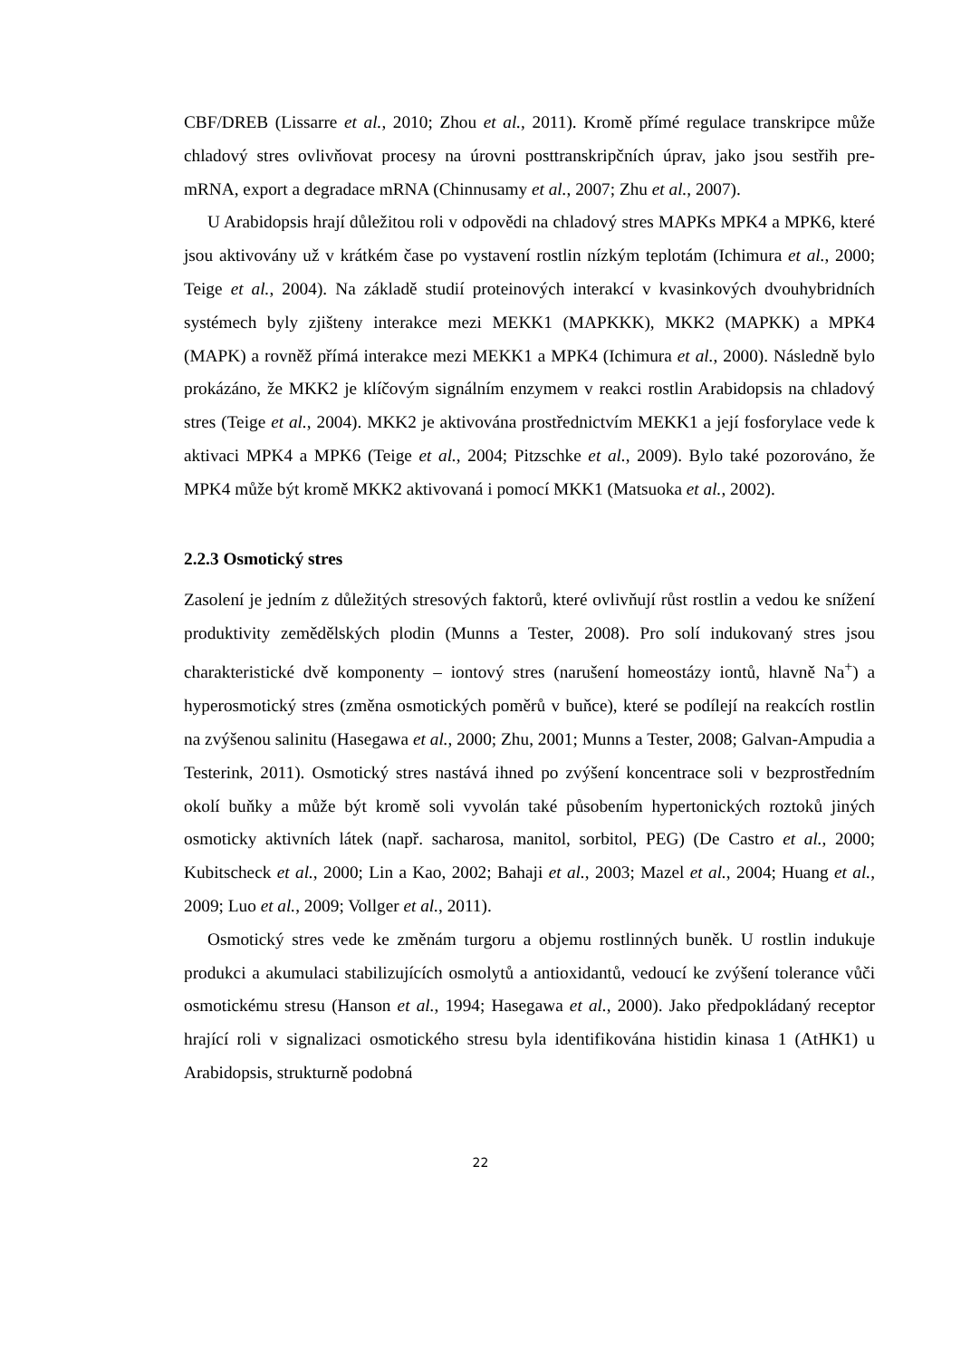CBF/DREB (Lissarre et al., 2010; Zhou et al., 2011). Kromě přímé regulace transkripce může chladový stres ovlivňovat procesy na úrovni posttranskripčních úprav, jako jsou sestřih pre-mRNA, export a degradace mRNA (Chinnusamy et al., 2007; Zhu et al., 2007).
U Arabidopsis hrají důležitou roli v odpovědi na chladový stres MAPKs MPK4 a MPK6, které jsou aktivovány už v krátkém čase po vystavení rostlin nízkým teplotám (Ichimura et al., 2000; Teige et al., 2004). Na základě studií proteinových interakcí v kvasinkových dvouhybridních systémech byly zjišteny interakce mezi MEKK1 (MAPKKK), MKK2 (MAPKK) a MPK4 (MAPK) a rovněž přímá interakce mezi MEKK1 a MPK4 (Ichimura et al., 2000). Následně bylo prokázáno, že MKK2 je klíčovým signálním enzymem v reakci rostlin Arabidopsis na chladový stres (Teige et al., 2004). MKK2 je aktivována prostřednictvím MEKK1 a její fosforylace vede k aktivaci MPK4 a MPK6 (Teige et al., 2004; Pitzschke et al., 2009). Bylo také pozorováno, že MPK4 může být kromě MKK2 aktivovaná i pomocí MKK1 (Matsuoka et al., 2002).
2.2.3 Osmotický stres
Zasolení je jedním z důležitých stresových faktorů, které ovlivňují růst rostlin a vedou ke snížení produktivity zemědělských plodin (Munns a Tester, 2008). Pro solí indukovaný stres jsou charakteristické dvě komponenty – iontový stres (narušení homeostázy iontů, hlavně Na<sup>+</sup>) a hyperosmotický stres (změna osmotických poměrů v buňce), které se podílejí na reakcích rostlin na zvýšenou salinitu (Hasegawa et al., 2000; Zhu, 2001; Munns a Tester, 2008; Galvan-Ampudia a Testerink, 2011). Osmotický stres nastává ihned po zvýšení koncentrace soli v bezprostředním okolí buňky a může být kromě soli vyvolán také působením hypertonických roztoků jiných osmoticky aktivních látek (např. sacharosa, manitol, sorbitol, PEG) (De Castro et al., 2000; Kubitscheck et al., 2000; Lin a Kao, 2002; Bahaji et al., 2003; Mazel et al., 2004; Huang et al., 2009; Luo et al., 2009; Vollger et al., 2011).
Osmotický stres vede ke změnám turgoru a objemu rostlinných buněk. U rostlin indukuje produkci a akumulaci stabilizujících osmolytů a antioxidantů, vedoucí ke zvýšení tolerance vůči osmotickému stresu (Hanson et al., 1994; Hasegawa et al., 2000). Jako předpokládaný receptor hrající roli v signalizaci osmotického stresu byla identifikována histidin kinasa 1 (AtHK1) u Arabidopsis, strukturně podobná
22